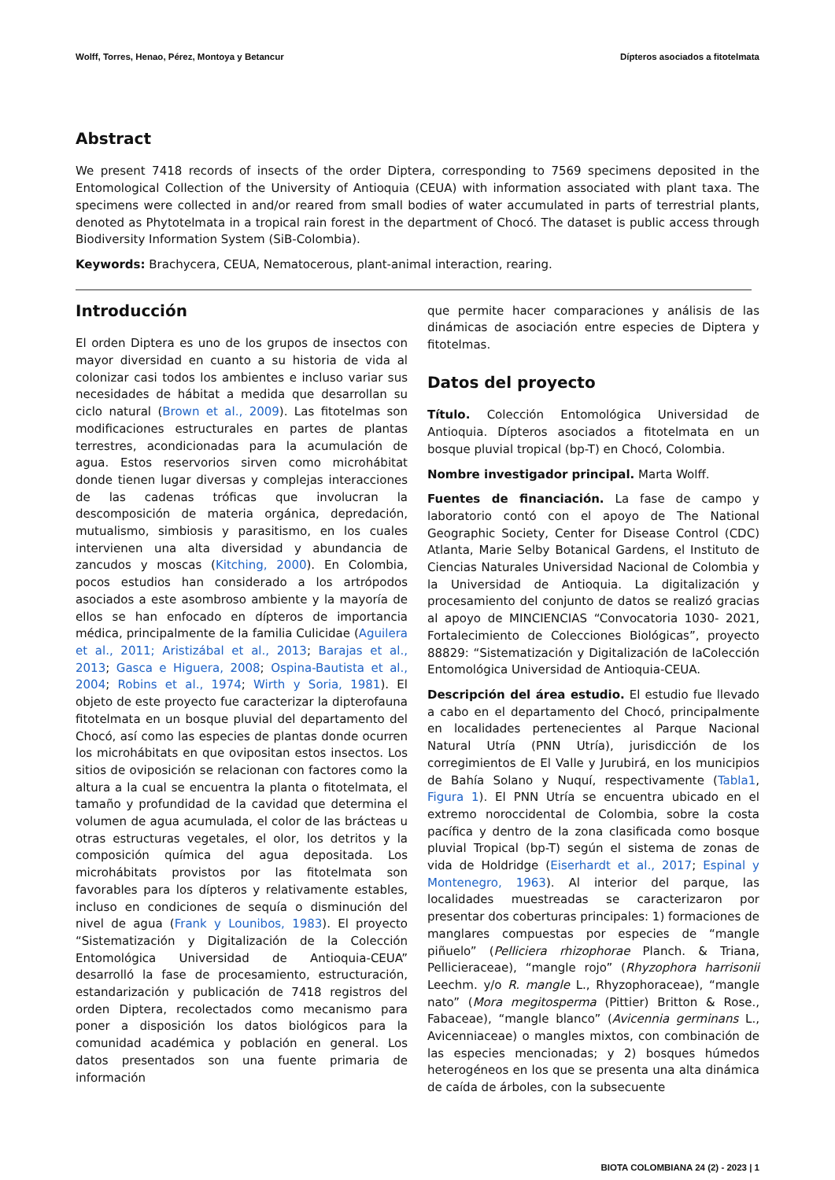Wolff, Torres, Henao, Pérez, Montoya y Betancur Dípteros asociados a fitotelmata
Abstract
We present 7418 records of insects of the order Diptera, corresponding to 7569 specimens deposited in the Entomological Collection of the University of Antioquia (CEUA) with information associated with plant taxa. The specimens were collected in and/or reared from small bodies of water accumulated in parts of terrestrial plants, denoted as Phytotelmata in a tropical rain forest in the department of Chocó. The dataset is public access through Biodiversity Information System (SiB-Colombia).
Keywords: Brachycera, CEUA, Nematocerous, plant-animal interaction, rearing.
Introducción
El orden Diptera es uno de los grupos de insectos con mayor diversidad en cuanto a su historia de vida al colonizar casi todos los ambientes e incluso variar sus necesidades de hábitat a medida que desarrollan su ciclo natural (Brown et al., 2009). Las fitotelmas son modificaciones estructurales en partes de plantas terrestres, acondicionadas para la acumulación de agua. Estos reservorios sirven como microhábitat donde tienen lugar diversas y complejas interacciones de las cadenas tróficas que involucran la descomposición de materia orgánica, depredación, mutualismo, simbiosis y parasitismo, en los cuales intervienen una alta diversidad y abundancia de zancudos y moscas (Kitching, 2000). En Colombia, pocos estudios han considerado a los artrópodos asociados a este asombroso ambiente y la mayoría de ellos se han enfocado en dípteros de importancia médica, principalmente de la familia Culicidae (Aguilera et al., 2011; Aristizábal et al., 2013; Barajas et al., 2013; Gasca e Higuera, 2008; Ospina-Bautista et al., 2004; Robins et al., 1974; Wirth y Soria, 1981). El objeto de este proyecto fue caracterizar la dipterofauna fitotelmata en un bosque pluvial del departamento del Chocó, así como las especies de plantas donde ocurren los microhábitats en que ovipositan estos insectos. Los sitios de oviposición se relacionan con factores como la altura a la cual se encuentra la planta o fitotelmata, el tamaño y profundidad de la cavidad que determina el volumen de agua acumulada, el color de las brácteas u otras estructuras vegetales, el olor, los detritos y la composición química del agua depositada. Los microhábitats provistos por las fitotelmata son favorables para los dípteros y relativamente estables, incluso en condiciones de sequía o disminución del nivel de agua (Frank y Lounibos, 1983). El proyecto “Sistematización y Digitalización de la Colección Entomológica Universidad de Antioquia-CEUA” desarrolló la fase de procesamiento, estructuración, estandarización y publicación de 7418 registros del orden Diptera, recolectados como mecanismo para poner a disposición los datos biológicos para la comunidad académica y población en general. Los datos presentados son una fuente primaria de información
que permite hacer comparaciones y análisis de las dinámicas de asociación entre especies de Diptera y fitotelmas.
Datos del proyecto
Título. Colección Entomológica Universidad de Antioquia. Dípteros asociados a fitotelmata en un bosque pluvial tropical (bp-T) en Chocó, Colombia.
Nombre investigador principal. Marta Wolff.
Fuentes de financiación. La fase de campo y laboratorio contó con el apoyo de The National Geographic Society, Center for Disease Control (CDC) Atlanta, Marie Selby Botanical Gardens, el Instituto de Ciencias Naturales Universidad Nacional de Colombia y la Universidad de Antioquia. La digitalización y procesamiento del conjunto de datos se realizó gracias al apoyo de MINCIENCIAS “Convocatoria 1030- 2021, Fortalecimiento de Colecciones Biológicas”, proyecto 88829: “Sistematización y Digitalización de laColección Entomológica Universidad de Antioquia-CEUA.
Descripción del área estudio. El estudio fue llevado a cabo en el departamento del Chocó, principalmente en localidades pertenecientes al Parque Nacional Natural Utría (PNN Utría), jurisdicción de los corregimientos de El Valle y Jurubirá, en los municipios de Bahía Solano y Nuquí, respectivamente (Tabla1, Figura 1). El PNN Utría se encuentra ubicado en el extremo noroccidental de Colombia, sobre la costa pacífica y dentro de la zona clasificada como bosque pluvial Tropical (bp-T) según el sistema de zonas de vida de Holdridge (Eiserhardt et al., 2017; Espinal y Montenegro, 1963). Al interior del parque, las localidades muestreadas se caracterizaron por presentar dos coberturas principales: 1) formaciones de manglares compuestas por especies de “mangle piñuelo” (Pelliciera rhizophorae Planch. & Triana, Pellicieraceae), “mangle rojo” (Rhyzophora harrisonii Leechm. y/o R. mangle L., Rhyzophoraceae), “mangle nato” (Mora megitosperma (Pittier) Britton & Rose., Fabaceae), “mangle blanco” (Avicennia germinans L., Avicenniaceae) o mangles mixtos, con combinación de las especies mencionadas; y 2) bosques húmedos heterogéneos en los que se presenta una alta dinámica de caída de árboles, con la subsecuente
BIOTA COLOMBIANA 24 (2) - 2023 | 1